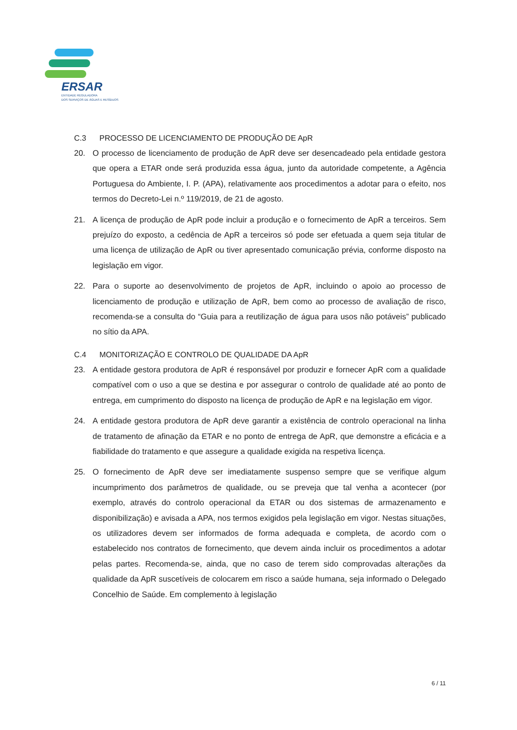ERSAR
ENTIDADE REGULADORA
DOS SERVIÇOS DE ÁGUAS E RESÍDUOS
C.3 PROCESSO DE LICENCIAMENTO DE PRODUÇÃO DE ApR
20. O processo de licenciamento de produção de ApR deve ser desencadeado pela entidade gestora que opera a ETAR onde será produzida essa água, junto da autoridade competente, a Agência Portuguesa do Ambiente, I. P. (APA), relativamente aos procedimentos a adotar para o efeito, nos termos do Decreto-Lei n.º 119/2019, de 21 de agosto.
21. A licença de produção de ApR pode incluir a produção e o fornecimento de ApR a terceiros. Sem prejuízo do exposto, a cedência de ApR a terceiros só pode ser efetuada a quem seja titular de uma licença de utilização de ApR ou tiver apresentado comunicação prévia, conforme disposto na legislação em vigor.
22. Para o suporte ao desenvolvimento de projetos de ApR, incluindo o apoio ao processo de licenciamento de produção e utilização de ApR, bem como ao processo de avaliação de risco, recomenda-se a consulta do “Guia para a reutilização de água para usos não potáveis” publicado no sítio da APA.
C.4 MONITORIZAÇÃO E CONTROLO DE QUALIDADE DA ApR
23. A entidade gestora produtora de ApR é responsável por produzir e fornecer ApR com a qualidade compatível com o uso a que se destina e por assegurar o controlo de qualidade até ao ponto de entrega, em cumprimento do disposto na licença de produção de ApR e na legislação em vigor.
24. A entidade gestora produtora de ApR deve garantir a existência de controlo operacional na linha de tratamento de afinação da ETAR e no ponto de entrega de ApR, que demonstre a eficácia e a fiabilidade do tratamento e que assegure a qualidade exigida na respetiva licença.
25. O fornecimento de ApR deve ser imediatamente suspenso sempre que se verifique algum incumprimento dos parâmetros de qualidade, ou se preveja que tal venha a acontecer (por exemplo, através do controlo operacional da ETAR ou dos sistemas de armazenamento e disponibilização) e avisada a APA, nos termos exigidos pela legislação em vigor. Nestas situações, os utilizadores devem ser informados de forma adequada e completa, de acordo com o estabelecido nos contratos de fornecimento, que devem ainda incluir os procedimentos a adotar pelas partes. Recomenda-se, ainda, que no caso de terem sido comprovadas alterações da qualidade da ApR suscetíveis de colocarem em risco a saúde humana, seja informado o Delegado Concelhio de Saúde. Em complemento à legislação
6 / 11